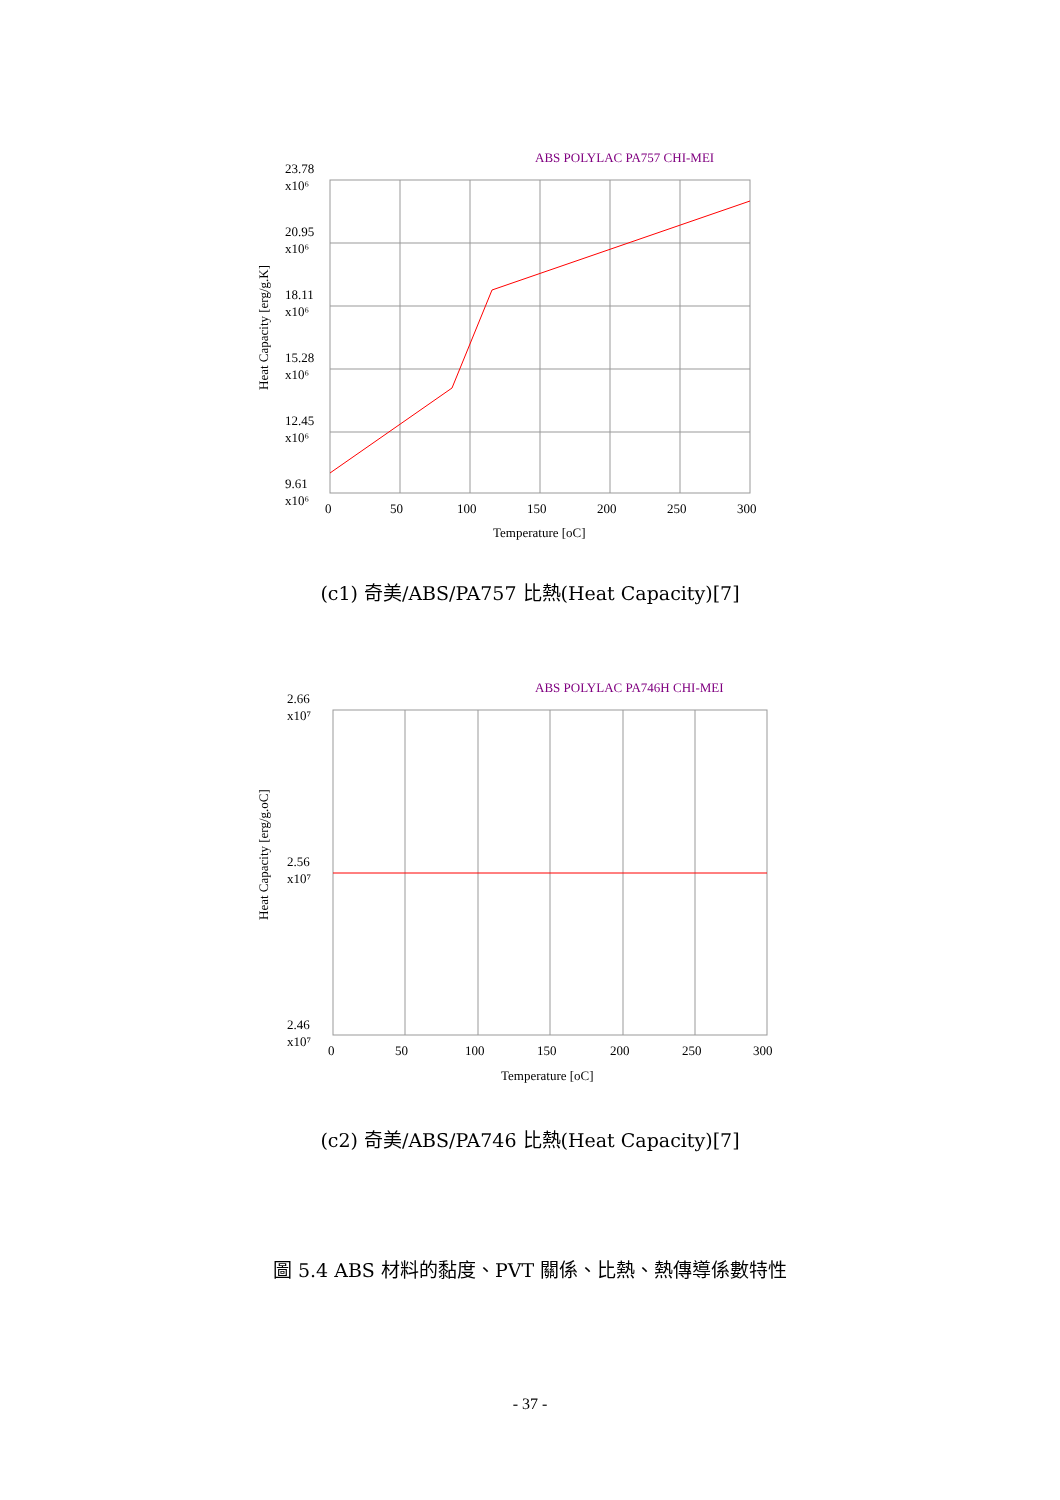ABS POLYLAC PA757 CHI-MEI
23.78
x10⁶
20.95
x10⁶
18.11
x10⁶
15.28
x10⁶
12.45
x10⁶
9.61
x10⁶
0
50
100
150
200
250
300
Temperature [oC]
Heat Capacity [erg/g.K]
(c1) 奇美/ABS/PA757 比熱(Heat Capacity)[7]
ABS POLYLAC PA746H CHI-MEI
2.66
x10⁷
2.56
x10⁷
2.46
x10⁷
0
50
100
150
200
250
300
Temperature [oC]
Heat Capacity [erg/g.oC]
(c2) 奇美/ABS/PA746 比熱(Heat Capacity)[7]
圖 5.4 ABS 材料的黏度、PVT 關係、比熱、熱傳導係數特性
- 37 -